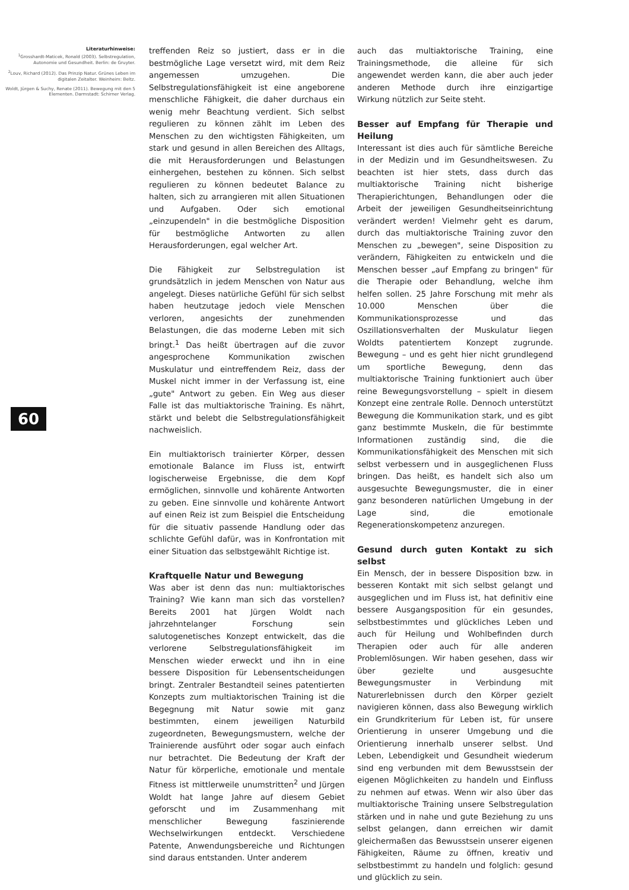Literaturhinweise:
<sup>1</sup> Grosshardt-Maticek, Ronald (2003). Selbstregulation, Autonomie und Gesundheit. Berlin: de Gruyter.
<sup>2</sup> Louv, Richard (2012). Das Prinzip Natur. Grünes Leben im digitalen Zeitalter. Weinheim: Beltz.
Woldt, Jürgen & Suchy, Renate (2011). Bewegung mit den 5 Elementen. Darmstadt: Schirner Verlag.
60
treffenden Reiz so justiert, dass er in die bestmögliche Lage versetzt wird, mit dem Reiz angemessen umzugehen. Die Selbstregulationsfähigkeit ist eine angeborene menschliche Fähigkeit, die daher durchaus ein wenig mehr Beachtung verdient. Sich selbst regulieren zu können zählt im Leben des Menschen zu den wichtigsten Fähigkeiten, um stark und gesund in allen Bereichen des Alltags, die mit Herausforderungen und Belastungen einhergehen, bestehen zu können. Sich selbst regulieren zu können bedeutet Balance zu halten, sich zu arrangieren mit allen Situationen und Aufgaben. Oder sich emotional „einzupendeln" in die bestmögliche Disposition für bestmögliche Antworten zu allen Herausforderungen, egal welcher Art.
Die Fähigkeit zur Selbstregulation ist grundsätzlich in jedem Menschen von Natur aus angelegt. Dieses natürliche Gefühl für sich selbst haben heutzutage jedoch viele Menschen verloren, angesichts der zunehmenden Belastungen, die das moderne Leben mit sich bringt.<sup>1</sup> Das heißt übertragen auf die zuvor angesprochene Kommunikation zwischen Muskulatur und eintreffendem Reiz, dass der Muskel nicht immer in der Verfassung ist, eine „gute" Antwort zu geben. Ein Weg aus dieser Falle ist das multiaktorische Training. Es nährt, stärkt und belebt die Selbstregulationsfähigkeit nachweislich.
Ein multiaktorisch trainierter Körper, dessen emotionale Balance im Fluss ist, entwirft logischerweise Ergebnisse, die dem Kopf ermöglichen, sinnvolle und kohärente Antworten zu geben. Eine sinnvolle und kohärente Antwort auf einen Reiz ist zum Beispiel die Entscheidung für die situativ passende Handlung oder das schlichte Gefühl dafür, was in Konfrontation mit einer Situation das selbstgewählt Richtige ist.
Kraftquelle Natur und Bewegung
Was aber ist denn das nun: multiaktorisches Training? Wie kann man sich das vorstellen? Bereits 2001 hat Jürgen Woldt nach jahrzehntelanger Forschung sein salutogenetisches Konzept entwickelt, das die verlorene Selbstregulationsfähigkeit im Menschen wieder erweckt und ihn in eine bessere Disposition für Lebensentscheidungen bringt. Zentraler Bestandteil seines patentierten Konzepts zum multiaktorischen Training ist die Begegnung mit Natur sowie mit ganz bestimmten, einem jeweiligen Naturbild zugeordneten, Bewegungsmustern, welche der Trainierende ausführt oder sogar auch einfach nur betrachtet. Die Bedeutung der Kraft der Natur für körperliche, emotionale und mentale Fitness ist mittlerweile unumstritten<sup>2</sup> und Jürgen Woldt hat lange Jahre auf diesem Gebiet geforscht und im Zusammenhang mit menschlicher Bewegung faszinierende Wechselwirkungen entdeckt. Verschiedene Patente, Anwendungsbereiche und Richtungen sind daraus entstanden. Unter anderem
auch das multiaktorische Training, eine Trainingsmethode, die alleine für sich angewendet werden kann, die aber auch jeder anderen Methode durch ihre einzigartige Wirkung nützlich zur Seite steht.
Besser auf Empfang für Therapie und Heilung
Interessant ist dies auch für sämtliche Bereiche in der Medizin und im Gesundheitswesen. Zu beachten ist hier stets, dass durch das multiaktorische Training nicht bisherige Therapierichtungen, Behandlungen oder die Arbeit der jeweiligen Gesundheitseinrichtung verändert werden! Vielmehr geht es darum, durch das multiaktorische Training zuvor den Menschen zu „bewegen", seine Disposition zu verändern, Fähigkeiten zu entwickeln und die Menschen besser „auf Empfang zu bringen" für die Therapie oder Behandlung, welche ihm helfen sollen. 25 Jahre Forschung mit mehr als 10.000 Menschen über die Kommunikationsprozesse und das Oszillationsverhalten der Muskulatur liegen Woldts patentiertem Konzept zugrunde. Bewegung – und es geht hier nicht grundlegend um sportliche Bewegung, denn das multiaktorische Training funktioniert auch über reine Bewegungsvorstellung – spielt in diesem Konzept eine zentrale Rolle. Dennoch unterstützt Bewegung die Kommunikation stark, und es gibt ganz bestimmte Muskeln, die für bestimmte Informationen zuständig sind, die die Kommunikationsfähigkeit des Menschen mit sich selbst verbessern und in ausgeglichenen Fluss bringen. Das heißt, es handelt sich also um ausgesuchte Bewegungsmuster, die in einer ganz besonderen natürlichen Umgebung in der Lage sind, die emotionale Regenerationskompetenz anzuregen.
Gesund durch guten Kontakt zu sich selbst
Ein Mensch, der in bessere Disposition bzw. in besseren Kontakt mit sich selbst gelangt und ausgeglichen und im Fluss ist, hat definitiv eine bessere Ausgangsposition für ein gesundes, selbstbestimmtes und glückliches Leben und auch für Heilung und Wohlbefinden durch Therapien oder auch für alle anderen Problemlösungen. Wir haben gesehen, dass wir über gezielte und ausgesuchte Bewegungsmuster in Verbindung mit Naturerlebnissen durch den Körper gezielt navigieren können, dass also Bewegung wirklich ein Grundkriterium für Leben ist, für unsere Orientierung in unserer Umgebung und die Orientierung innerhalb unserer selbst. Und Leben, Lebendigkeit und Gesundheit wiederum sind eng verbunden mit dem Bewusstsein der eigenen Möglichkeiten zu handeln und Einfluss zu nehmen auf etwas. Wenn wir also über das multiaktorische Training unsere Selbstregulation stärken und in nahe und gute Beziehung zu uns selbst gelangen, dann erreichen wir damit gleichermaßen das Bewusstsein unserer eigenen Fähigkeiten, Räume zu öffnen, kreativ und selbstbestimmt zu handeln und folglich: gesund und glücklich zu sein.